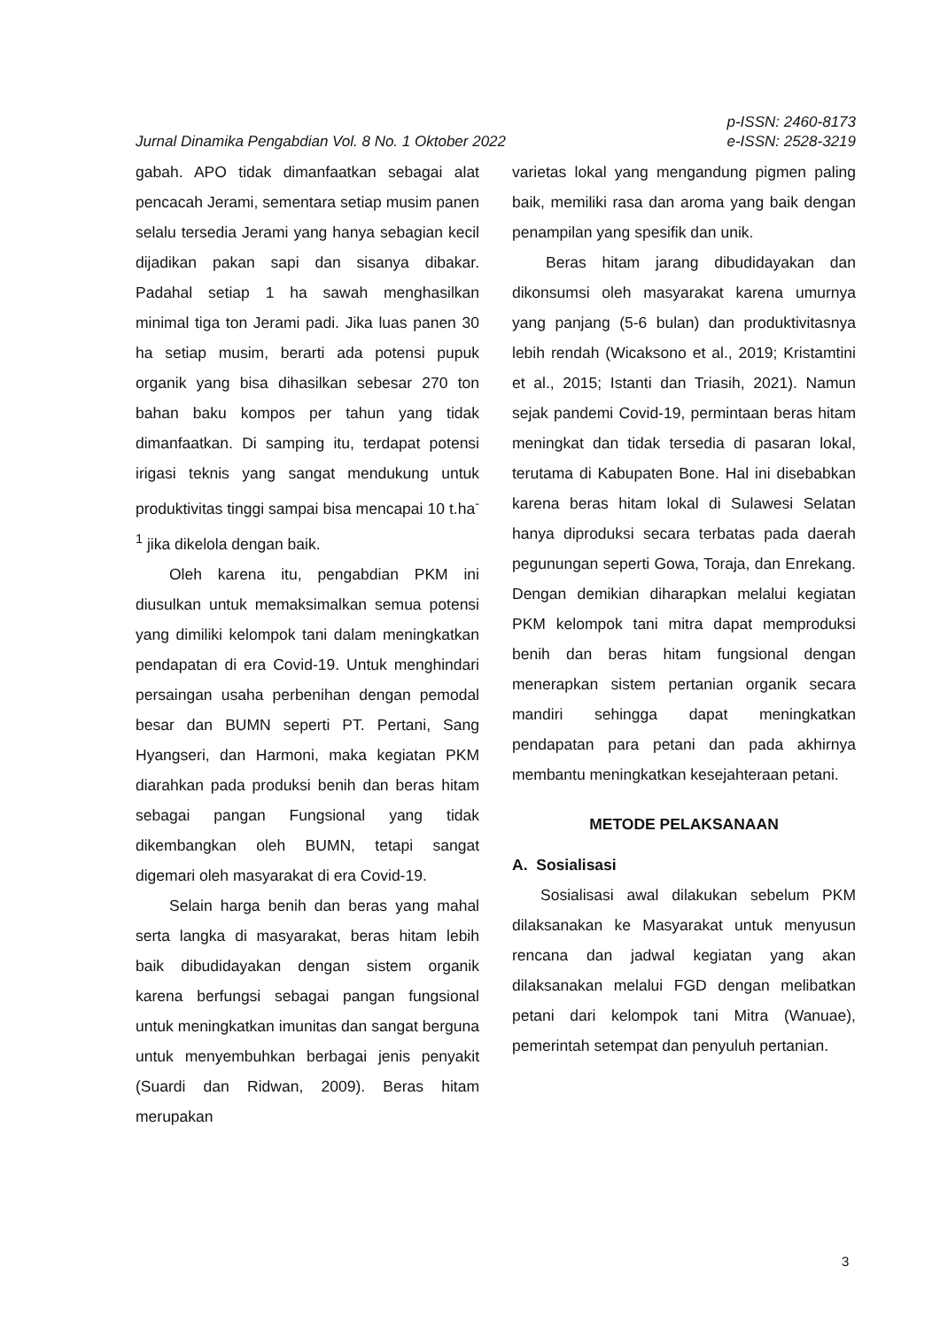Jurnal Dinamika Pengabdian Vol. 8 No. 1 Oktober 2022
p-ISSN: 2460-8173
e-ISSN: 2528-3219
gabah. APO tidak dimanfaatkan sebagai alat pencacah Jerami, sementara setiap musim panen selalu tersedia Jerami yang hanya sebagian kecil dijadikan pakan sapi dan sisanya dibakar. Padahal setiap 1 ha sawah menghasilkan minimal tiga ton Jerami padi. Jika luas panen 30 ha setiap musim, berarti ada potensi pupuk organik yang bisa dihasilkan sebesar 270 ton bahan baku kompos per tahun yang tidak dimanfaatkan. Di samping itu, terdapat potensi irigasi teknis yang sangat mendukung untuk produktivitas tinggi sampai bisa mencapai 10 t.ha<sup>-1</sup> jika dikelola dengan baik.
Oleh karena itu, pengabdian PKM ini diusulkan untuk memaksimalkan semua potensi yang dimiliki kelompok tani dalam meningkatkan pendapatan di era Covid-19. Untuk menghindari persaingan usaha perbenihan dengan pemodal besar dan BUMN seperti PT. Pertani, Sang Hyangseri, dan Harmoni, maka kegiatan PKM diarahkan pada produksi benih dan beras hitam sebagai pangan Fungsional yang tidak dikembangkan oleh BUMN, tetapi sangat digemari oleh masyarakat di era Covid-19.
Selain harga benih dan beras yang mahal serta langka di masyarakat, beras hitam lebih baik dibudidayakan dengan sistem organik karena berfungsi sebagai pangan fungsional untuk meningkatkan imunitas dan sangat berguna untuk menyembuhkan berbagai jenis penyakit (Suardi dan Ridwan, 2009). Beras hitam merupakan
varietas lokal yang mengandung pigmen paling baik, memiliki rasa dan aroma yang baik dengan penampilan yang spesifik dan unik.
Beras hitam jarang dibudidayakan dan dikonsumsi oleh masyarakat karena umurnya yang panjang (5-6 bulan) dan produktivitasnya lebih rendah (Wicaksono et al., 2019; Kristamtini et al., 2015; Istanti dan Triasih, 2021). Namun sejak pandemi Covid-19, permintaan beras hitam meningkat dan tidak tersedia di pasaran lokal, terutama di Kabupaten Bone. Hal ini disebabkan karena beras hitam lokal di Sulawesi Selatan hanya diproduksi secara terbatas pada daerah pegunungan seperti Gowa, Toraja, dan Enrekang. Dengan demikian diharapkan melalui kegiatan PKM kelompok tani mitra dapat memproduksi benih dan beras hitam fungsional dengan menerapkan sistem pertanian organik secara mandiri sehingga dapat meningkatkan pendapatan para petani dan pada akhirnya membantu meningkatkan kesejahteraan petani.
METODE PELAKSANAAN
A. Sosialisasi
Sosialisasi awal dilakukan sebelum PKM dilaksanakan ke Masyarakat untuk menyusun rencana dan jadwal kegiatan yang akan dilaksanakan melalui FGD dengan melibatkan petani dari kelompok tani Mitra (Wanuae), pemerintah setempat dan penyuluh pertanian.
3